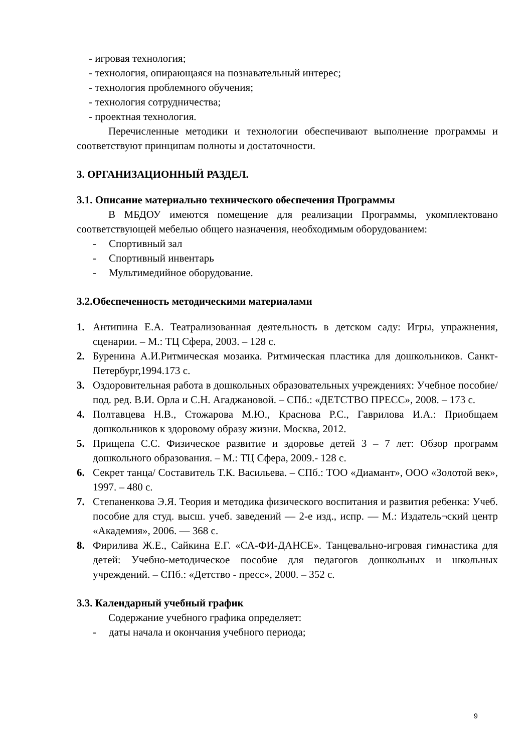- игровая технология;
- технология, опирающаяся на познавательный интерес;
- технология проблемного обучения;
- технология сотрудничества;
- проектная технология.
Перечисленные методики и технологии обеспечивают выполнение программы и соответствуют принципам полноты и достаточности.
3. ОРГАНИЗАЦИОННЫЙ РАЗДЕЛ.
3.1. Описание материально технического обеспечения Программы
В МБДОУ имеются помещение для реализации Программы, укомплектовано соответствующей мебелью общего назначения, необходимым оборудованием:
- Спортивный зал
- Спортивный инвентарь
- Мультимедийное оборудование.
3.2.Обеспеченность методическими материалами
1. Антипина Е.А. Театрализованная деятельность в детском саду: Игры, упражнения, сценарии. – М.: ТЦ Сфера, 2003. – 128 с.
2. Буренина А.И.Ритмическая мозаика. Ритмическая пластика для дошкольников. Санкт-Петербург,1994.173 с.
3. Оздоровительная работа в дошкольных образовательных учреждениях: Учебное пособие/ под. ред. В.И. Орла и С.Н. Агаджановой. – СПб.: «ДЕТСТВО ПРЕСС», 2008. – 173 с.
4. Полтавцева Н.В., Стожарова М.Ю., Краснова Р.С., Гаврилова И.А.: Приобщаем дошкольников к здоровому образу жизни. Москва, 2012.
5. Прищепа С.С. Физическое развитие и здоровье детей 3 – 7 лет: Обзор программ дошкольного образования. – М.: ТЦ Сфера, 2009.- 128 с.
6. Секрет танца/ Составитель Т.К. Васильева. – СПб.: ТОО «Диамант», ООО «Золотой век», 1997. – 480 с.
7. Степаненкова Э.Я. Теория и методика физического воспитания и развития ребенка: Учеб. пособие для студ. высш. учеб. заведений — 2-е изд., испр. — М.: Издатель¬ский центр «Академия», 2006. — 368 с.
8. Фирилива Ж.Е., Сайкина Е.Г. «СА-ФИ-ДАНСЕ». Танцевально-игровая гимнастика для детей: Учебно-методическое пособие для педагогов дошкольных и школьных учреждений. – СПб.: «Детство - пресс», 2000. – 352 с.
3.3. Календарный учебный график
Содержание учебного графика определяет:
- даты начала и окончания учебного периода;
9